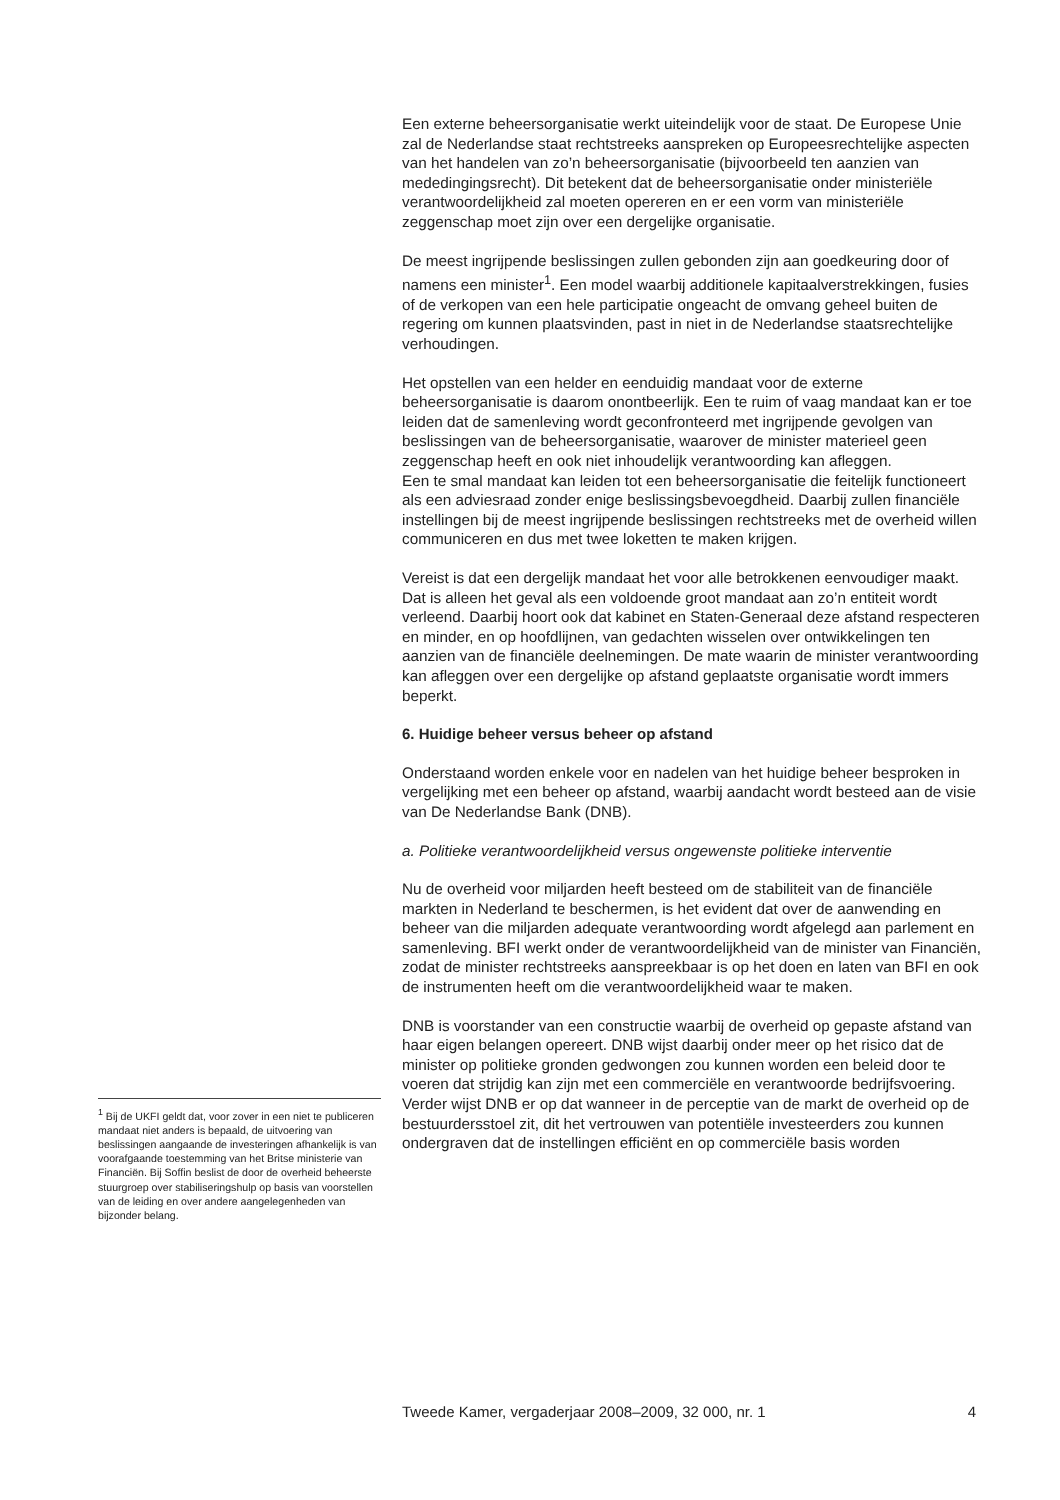Een externe beheersorganisatie werkt uiteindelijk voor de staat. De Europese Unie zal de Nederlandse staat rechtstreeks aanspreken op Europeesrechtelijke aspecten van het handelen van zo’n beheersorganisatie (bijvoorbeeld ten aanzien van mededingingsrecht). Dit betekent dat de beheersorganisatie onder ministeriële verantwoordelijkheid zal moeten opereren en er een vorm van ministeriële zeggenschap moet zijn over een dergelijke organisatie.
De meest ingrijpende beslissingen zullen gebonden zijn aan goedkeuring door of namens een minister<sup>1</sup>. Een model waarbij additionele kapitaalverstrekkingen, fusies of de verkopen van een hele participatie ongeacht de omvang geheel buiten de regering om kunnen plaatsvinden, past in niet in de Nederlandse staatsrechtelijke verhoudingen.
Het opstellen van een helder en eenduidig mandaat voor de externe beheersorganisatie is daarom onontbeerlijk. Een te ruim of vaag mandaat kan er toe leiden dat de samenleving wordt geconfronteerd met ingrijpende gevolgen van beslissingen van de beheersorganisatie, waarover de minister materieel geen zeggenschap heeft en ook niet inhoudelijk verantwoording kan afleggen.
Een te smal mandaat kan leiden tot een beheersorganisatie die feitelijk functioneert als een adviesraad zonder enige beslissingsbevoegdheid. Daarbij zullen financiële instellingen bij de meest ingrijpende beslissingen rechtstreeks met de overheid willen communiceren en dus met twee loketten te maken krijgen.
Vereist is dat een dergelijk mandaat het voor alle betrokkenen eenvoudiger maakt. Dat is alleen het geval als een voldoende groot mandaat aan zo’n entiteit wordt verleend. Daarbij hoort ook dat kabinet en Staten-Generaal deze afstand respecteren en minder, en op hoofdlijnen, van gedachten wisselen over ontwikkelingen ten aanzien van de financiële deelnemingen. De mate waarin de minister verantwoording kan afleggen over een dergelijke op afstand geplaatste organisatie wordt immers beperkt.
6. Huidige beheer versus beheer op afstand
Onderstaand worden enkele voor en nadelen van het huidige beheer besproken in vergelijking met een beheer op afstand, waarbij aandacht wordt besteed aan de visie van De Nederlandse Bank (DNB).
a. Politieke verantwoordelijkheid versus ongewenste politieke interventie
Nu de overheid voor miljarden heeft besteed om de stabiliteit van de financiële markten in Nederland te beschermen, is het evident dat over de aanwending en beheer van die miljarden adequate verantwoording wordt afgelegd aan parlement en samenleving. BFI werkt onder de verantwoordelijkheid van de minister van Financiën, zodat de minister rechtstreeks aanspreekbaar is op het doen en laten van BFI en ook de instrumenten heeft om die verantwoordelijkheid waar te maken.
DNB is voorstander van een constructie waarbij de overheid op gepaste afstand van haar eigen belangen opereert. DNB wijst daarbij onder meer op het risico dat de minister op politieke gronden gedwongen zou kunnen worden een beleid door te voeren dat strijdig kan zijn met een commerciële en verantwoorde bedrijfsvoering. Verder wijst DNB er op dat wanneer in de perceptie van de markt de overheid op de bestuurdersstoel zit, dit het vertrouwen van potentiële investeerders zou kunnen ondergraven dat de instellingen efficiënt en op commerciële basis worden
<sup>1</sup> Bij de UKFI geldt dat, voor zover in een niet te publiceren mandaat niet anders is bepaald, de uitvoering van beslissingen aangaande de investeringen afhankelijk is van voorafgaande toestemming van het Britse ministerie van Financiën. Bij Soffin beslist de door de overheid beheerste stuurgroep over stabiliseringshulp op basis van voorstellen van de leiding en over andere aangelegenheden van bijzonder belang.
Tweede Kamer, vergaderjaar 2008–2009, 32 000, nr. 1 4